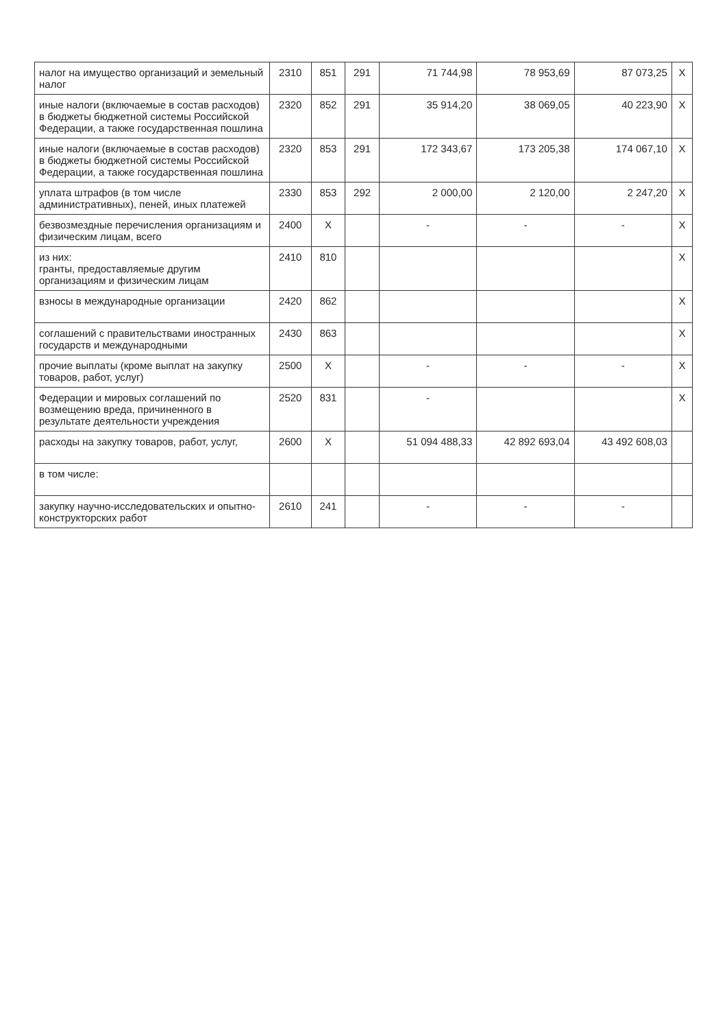| налог на имущество организаций и земельный налог | 2310 | 851 | 291 | 71 744,98 | 78 953,69 | 87 073,25 | X |
| иные налоги (включаемые в состав расходов) в бюджеты бюджетной системы Российской Федерации, а также государственная пошлина | 2320 | 852 | 291 | 35 914,20 | 38 069,05 | 40 223,90 | X |
| иные налоги (включаемые в состав расходов) в бюджеты бюджетной системы Российской Федерации, а также государственная пошлина | 2320 | 853 | 291 | 172 343,67 | 173 205,38 | 174 067,10 | X |
| уплата штрафов (в том числе административных), пеней, иных платежей | 2330 | 853 | 292 | 2 000,00 | 2 120,00 | 2 247,20 | X |
| безвозмездные перечисления организациям и физическим лицам, всего | 2400 | X | | - | - | - | X |
| из них: гранты, предоставляемые другим организациям и физическим лицам | 2410 | 810 | | | | | X |
| взносы в международные организации | 2420 | 862 | | | | | X |
| соглашений с правительствами иностранных государств и международными | 2430 | 863 | | | | | X |
| прочие выплаты (кроме выплат на закупку товаров, работ, услуг) | 2500 | X | | - | - | - | X |
| Федерации и мировых соглашений по возмещению вреда, причиненного в результате деятельности учреждения | 2520 | 831 | | - | | | X |
| расходы на закупку товаров, работ, услуг, | 2600 | X | | 51 094 488,33 | 42 892 693,04 | 43 492 608,03 | |
| в том числе: | | | | | | | |
| закупку научно-исследовательских и опытно-конструкторских работ | 2610 | 241 | | - | - | - | |